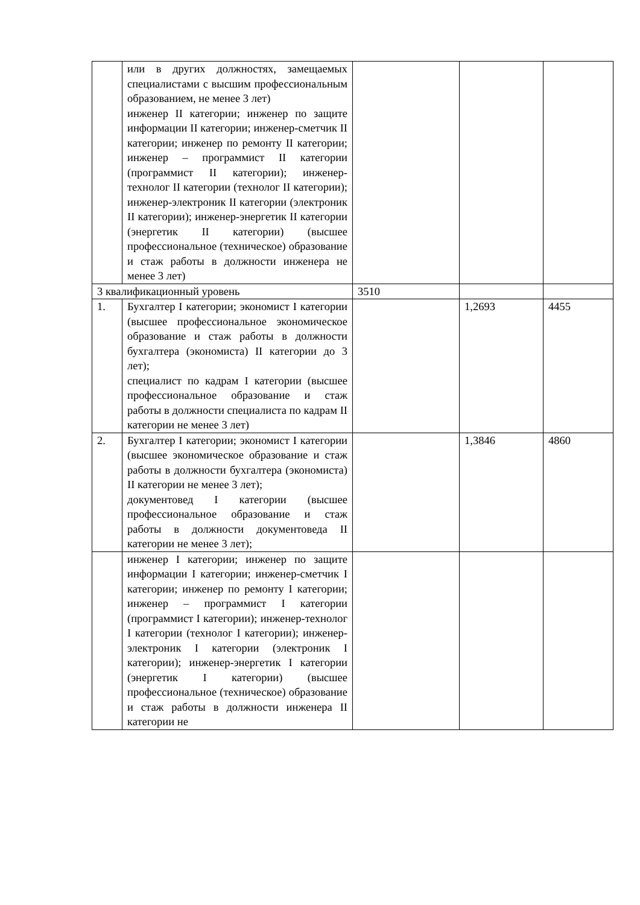| | или в других должностях, замещаемых специалистами с высшим профессиональным образованием, не менее 3 лет) инженер II категории; инженер по защите информации II категории; инженер-сметчик II категории; инженер по ремонту II категории; инженер – программист II категории (программист II категории); инженер-технолог II категории (технолог II категории); инженер-электроник II категории (электроник II категории); инженер-энергетик II категории (энергетик II категории) (высшее профессиональное (техническое) образование и стаж работы в должности инженера не менее 3 лет) | | | |
| 3 квалификационный уровень | | 3510 | | |
| 1. | Бухгалтер I категории; экономист I категории (высшее профессиональное экономическое образование и стаж работы в должности бухгалтера (экономиста) II категории до 3 лет); специалист по кадрам I категории (высшее профессиональное образование и стаж работы в должности специалиста по кадрам II категории не менее 3 лет) | | 1,2693 | 4455 |
| 2. | Бухгалтер I категории; экономист I категории (высшее экономическое образование и стаж работы в должности бухгалтера (экономиста) II категории не менее 3 лет); документовед I категории (высшее профессиональное образование и стаж работы в должности документоведа II категории не менее 3 лет); | | 1,3846 | 4860 |
| | инженер I категории; инженер по защите информации I категории; инженер-сметчик I категории; инженер по ремонту I категории; инженер – программист I категории (программист I категории); инженер-технолог I категории (технолог I категории); инженер-электроник I категории (электроник I категории); инженер-энергетик I категории (энергетик I категории) (высшее профессиональное (техническое) образование и стаж работы в должности инженера II категории не | | | |